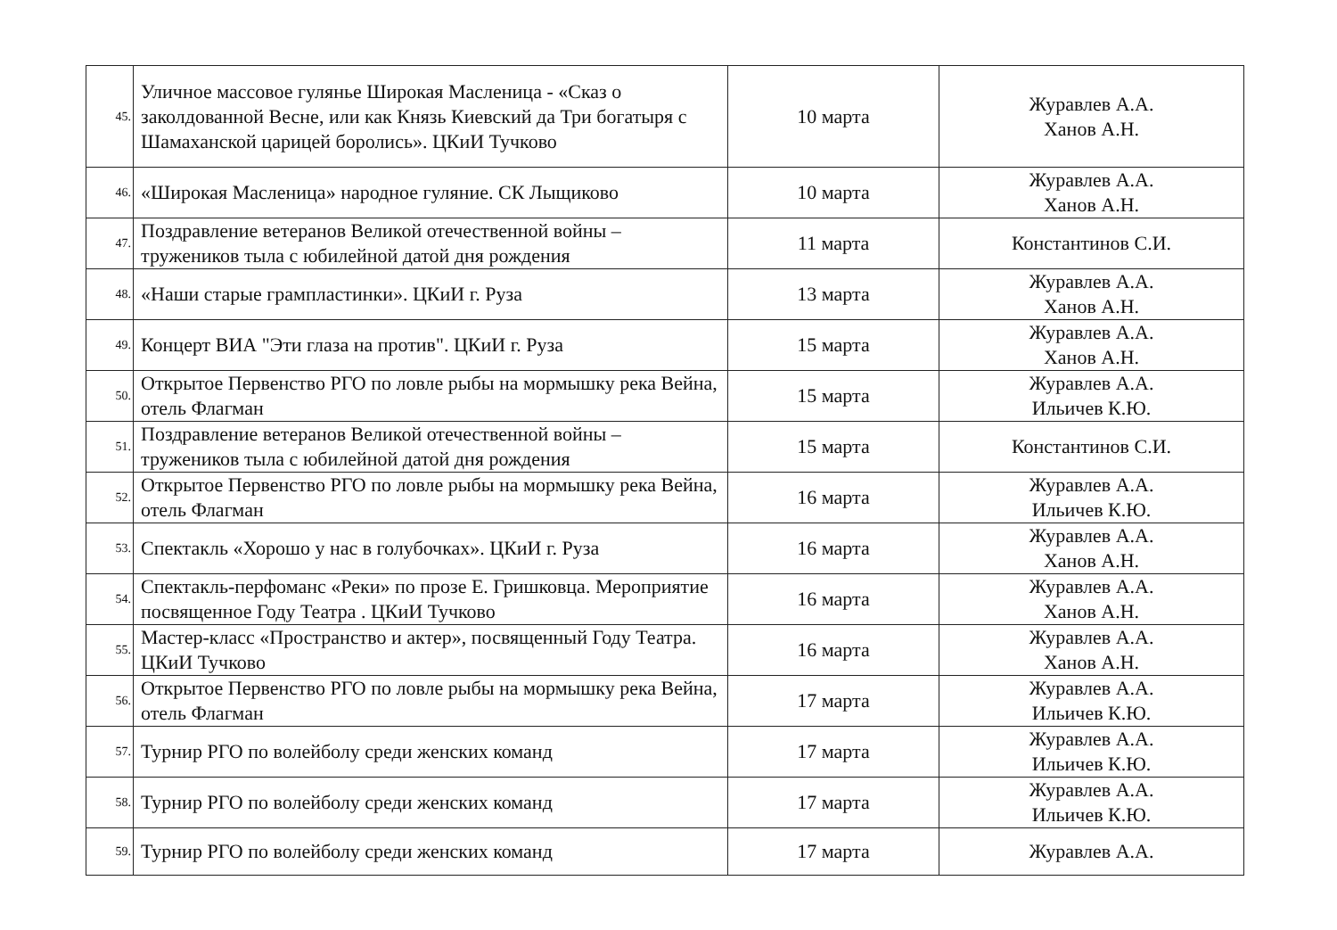| 45. | Уличное массовое гулянье Широкая Масленица - «Сказ о заколдованной Весне, или как Князь Киевский да Три богатыря с Шамаханской царицей боролись». ЦКиИ Тучково | 10 марта | Журавлев А.А. Ханов А.Н. |
| 46. | «Широкая Масленица» народное гуляние. СК Лыщиково | 10 марта | Журавлев А.А. Ханов А.Н. |
| 47. | Поздравление ветеранов Великой отечественной войны – тружеников тыла с юбилейной датой дня рождения | 11 марта | Константинов С.И. |
| 48. | «Наши старые грампластинки». ЦКиИ г. Руза | 13 марта | Журавлев А.А. Ханов А.Н. |
| 49. | Концерт ВИА "Эти глаза на против". ЦКиИ г. Руза | 15 марта | Журавлев А.А. Ханов А.Н. |
| 50. | Открытое Первенство РГО по ловле рыбы на мормышку река Вейна, отель Флагман | 15 марта | Журавлев А.А. Ильичев К.Ю. |
| 51. | Поздравление ветеранов Великой отечественной войны – тружеников тыла с юбилейной датой дня рождения | 15 марта | Константинов С.И. |
| 52. | Открытое Первенство РГО по ловле рыбы на мормышку река Вейна, отель Флагман | 16 марта | Журавлев А.А. Ильичев К.Ю. |
| 53. | Спектакль «Хорошо у нас в голубочках». ЦКиИ г. Руза | 16 марта | Журавлев А.А. Ханов А.Н. |
| 54. | Спектакль-перфоманс «Реки» по прозе Е. Гришковца. Мероприятие посвященное Году Театра . ЦКиИ Тучково | 16 марта | Журавлев А.А. Ханов А.Н. |
| 55. | Мастер-класс «Пространство и актер», посвященный Году Театра. ЦКиИ Тучково | 16 марта | Журавлев А.А. Ханов А.Н. |
| 56. | Открытое Первенство РГО по ловле рыбы на мормышку река Вейна, отель Флагман | 17 марта | Журавлев А.А. Ильичев К.Ю. |
| 57. | Турнир РГО по волейболу среди женских команд | 17 марта | Журавлев А.А. Ильичев К.Ю. |
| 58. | Турнир РГО по волейболу среди женских команд | 17 марта | Журавлев А.А. Ильичев К.Ю. |
| 59. | Турнир РГО по волейболу среди женских команд | 17 марта | Журавлев А.А. |